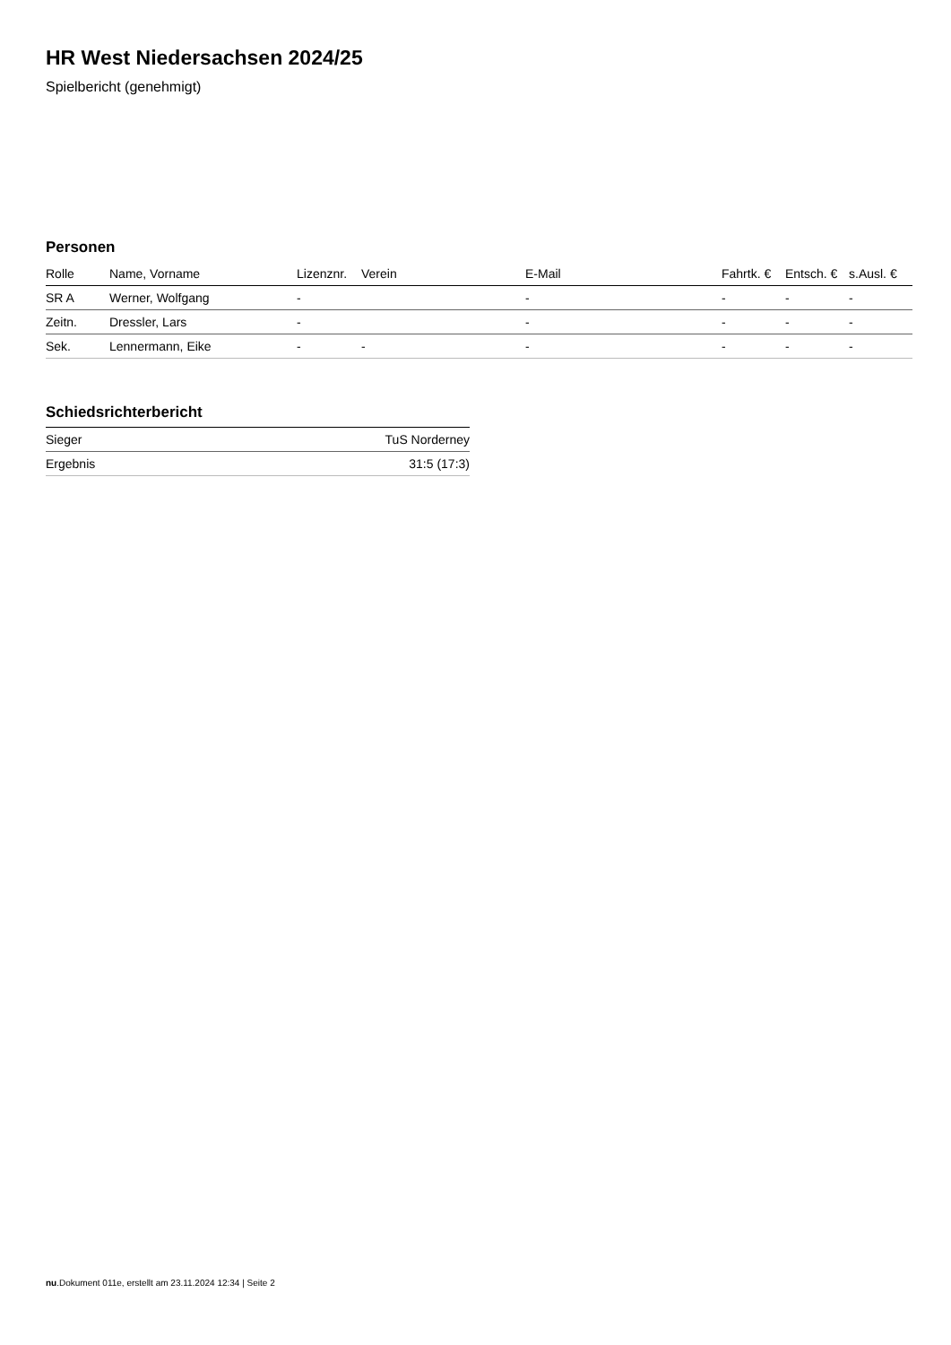HR West Niedersachsen 2024/25
Spielbericht (genehmigt)
Personen
| Rolle | Name, Vorname | Lizenznr. | Verein | E-Mail | Fahrtk. € | Entsch. € | s.Ausl. € |
| --- | --- | --- | --- | --- | --- | --- | --- |
| SR A | Werner, Wolfgang | - | | - | - | - | - |
| Zeitn. | Dressler, Lars | - | | - | - | - | - |
| Sek. | Lennermann, Eike | - | - | - | - | - | - |
Schiedsrichterbericht
| Sieger | TuS Norderney |
| Ergebnis | 31:5 (17:3) |
nu.Dokument 011e, erstellt am 23.11.2024 12:34 | Seite 2